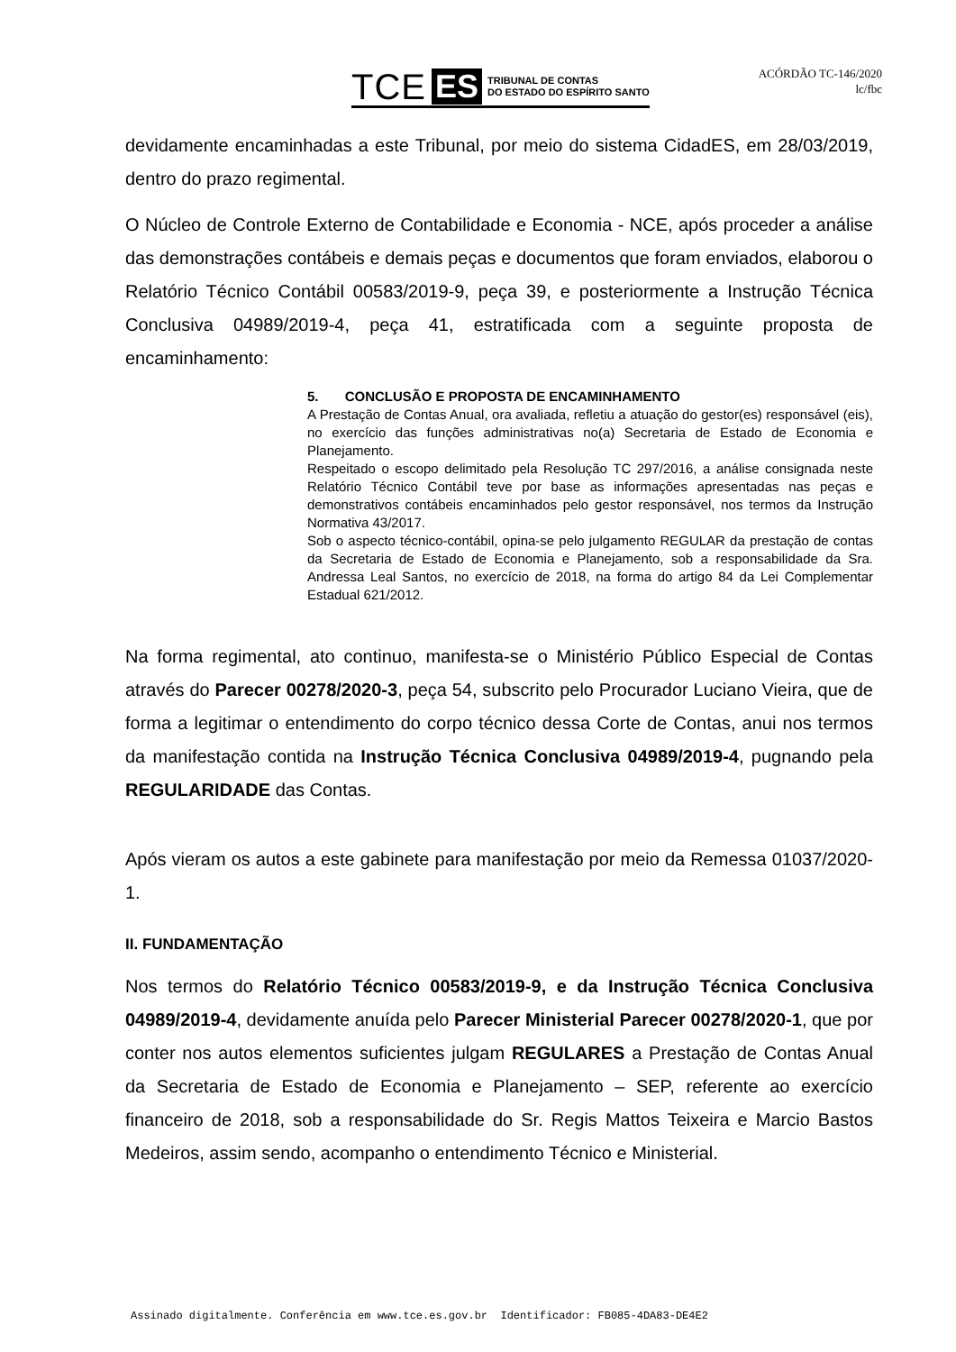TCE ES TRIBUNAL DE CONTAS
DO ESTADO DO ESPÍRITO SANTO
ACÓRDÃO TC-146/2020
lc/fbc
devidamente encaminhadas a este Tribunal, por meio do sistema CidadES, em 28/03/2019, dentro do prazo regimental.
O Núcleo de Controle Externo de Contabilidade e Economia - NCE, após proceder a análise das demonstrações contábeis e demais peças e documentos que foram enviados, elaborou o Relatório Técnico Contábil 00583/2019-9, peça 39, e posteriormente a Instrução Técnica Conclusiva 04989/2019-4, peça 41, estratificada com a seguinte proposta de encaminhamento:
5. CONCLUSÃO E PROPOSTA DE ENCAMINHAMENTO
A Prestação de Contas Anual, ora avaliada, refletiu a atuação do gestor(es) responsável (eis), no exercício das funções administrativas no(a) Secretaria de Estado de Economia e Planejamento.
Respeitado o escopo delimitado pela Resolução TC 297/2016, a análise consignada neste Relatório Técnico Contábil teve por base as informações apresentadas nas peças e demonstrativos contábeis encaminhados pelo gestor responsável, nos termos da Instrução Normativa 43/2017.
Sob o aspecto técnico-contábil, opina-se pelo julgamento REGULAR da prestação de contas da Secretaria de Estado de Economia e Planejamento, sob a responsabilidade da Sra. Andressa Leal Santos, no exercício de 2018, na forma do artigo 84 da Lei Complementar Estadual 621/2012.
Na forma regimental, ato continuo, manifesta-se o Ministério Público Especial de Contas através do Parecer 00278/2020-3, peça 54, subscrito pelo Procurador Luciano Vieira, que de forma a legitimar o entendimento do corpo técnico dessa Corte de Contas, anui nos termos da manifestação contida na Instrução Técnica Conclusiva 04989/2019-4, pugnando pela REGULARIDADE das Contas.
Após vieram os autos a este gabinete para manifestação por meio da Remessa 01037/2020-1.
II. FUNDAMENTAÇÃO
Nos termos do Relatório Técnico 00583/2019-9, e da Instrução Técnica Conclusiva 04989/2019-4, devidamente anuída pelo Parecer Ministerial Parecer 00278/2020-1, que por conter nos autos elementos suficientes julgam REGULARES a Prestação de Contas Anual da Secretaria de Estado de Economia e Planejamento – SEP, referente ao exercício financeiro de 2018, sob a responsabilidade do Sr. Regis Mattos Teixeira e Marcio Bastos Medeiros, assim sendo, acompanho o entendimento Técnico e Ministerial.
Assinado digitalmente. Conferência em www.tce.es.gov.br Identificador: FB085-4DA83-DE4E2